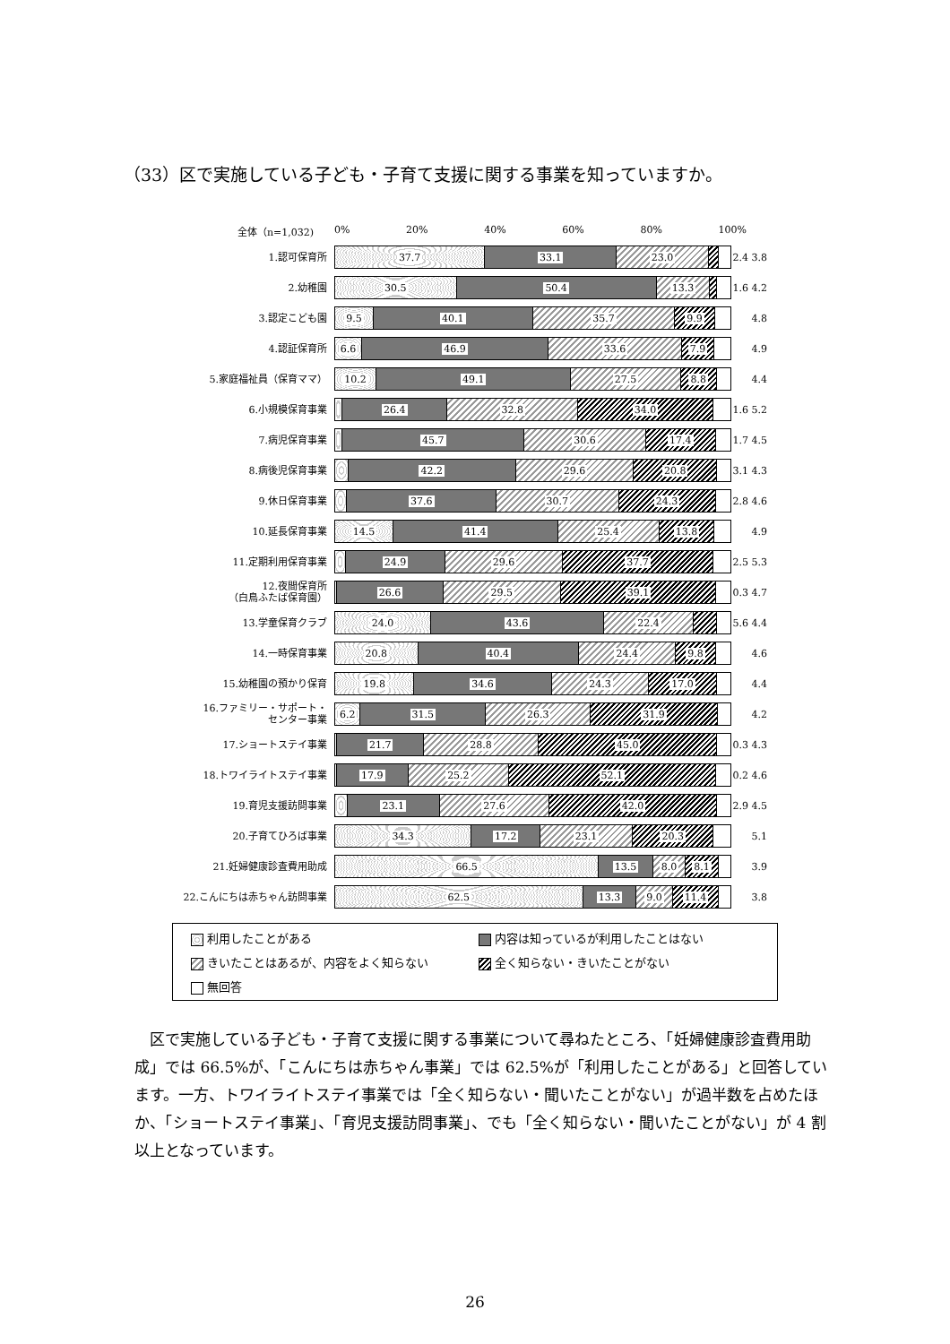（33）区で実施している子ども・子育て支援に関する事業を知っていますか。
全体（n=1,032) 0% 20% 40% 60% 80% 100%
1.認可保育所
37.7 33.1 23.0
2.4 3.8
2.幼稚園
30.5 50.4 13.3
1.6 4.2
3.認定こども園
9.5 40.1 35.7 9.9
4.8
4.認証保育所
6.6 46.9 33.6 7.9
4.9
5.家庭福祉員（保育ママ）
10.2 49.1 27.5 8.8
4.4
6.小規模保育事業
26.4 32.8 34.0
1.6 5.2
7.病児保育事業
45.7 30.6 17.4
1.7 4.5
8.病後児保育事業
42.2 29.6 20.8
3.1 4.3
9.休日保育事業
37.6 30.7 24.3
2.8 4.6
10.延長保育事業
14.5 41.4 25.4 13.8
4.9
11.定期利用保育事業
24.9 29.6 37.7
2.5 5.3
12.夜間保育所
（白鳥ふたば保育園）
26.6 29.5 39.1
0.3 4.7
13.学童保育クラブ
24.0 43.6 22.4
5.6 4.4
14.一時保育事業
20.8 40.4 24.4 9.8
4.6
15.幼稚園の預かり保育
19.8 34.6 24.3 17.0
4.4
16.ファミリー・サポート・
センター事業
6.2 31.5 26.3 31.9
4.2
17.ショートステイ事業
21.7 28.8 45.0
0.3 4.3
18.トワイライトステイ事業
17.9 25.2 52.1
0.2 4.6
19.育児支援訪問事業
23.1 27.6 42.0
2.9 4.5
20.子育てひろば事業
34.3 17.2 23.1 20.3
5.1
21.妊婦健康診査費用助成
66.5 13.5 8.0 8.1
3.9
22.こんにちは赤ちゃん訪問事業
62.5 13.3 9.0 11.4
3.8
利用したことがある
内容は知っているが利用したことはない
きいたことはあるが、内容をよく知らない
全く知らない・きいたことがない
無回答
区で実施している子ども・子育て支援に関する事業について尋ねたところ、「妊婦健康診査費用助成」では 66.5%が、「こんにちは赤ちゃん事業」では 62.5%が「利用したことがある」と回答しています。一方、トワイライトステイ事業では「全く知らない・聞いたことがない」が過半数を占めたほか、「ショートステイ事業」、「育児支援訪問事業」、でも「全く知らない・聞いたことがない」が 4 割以上となっています。
26